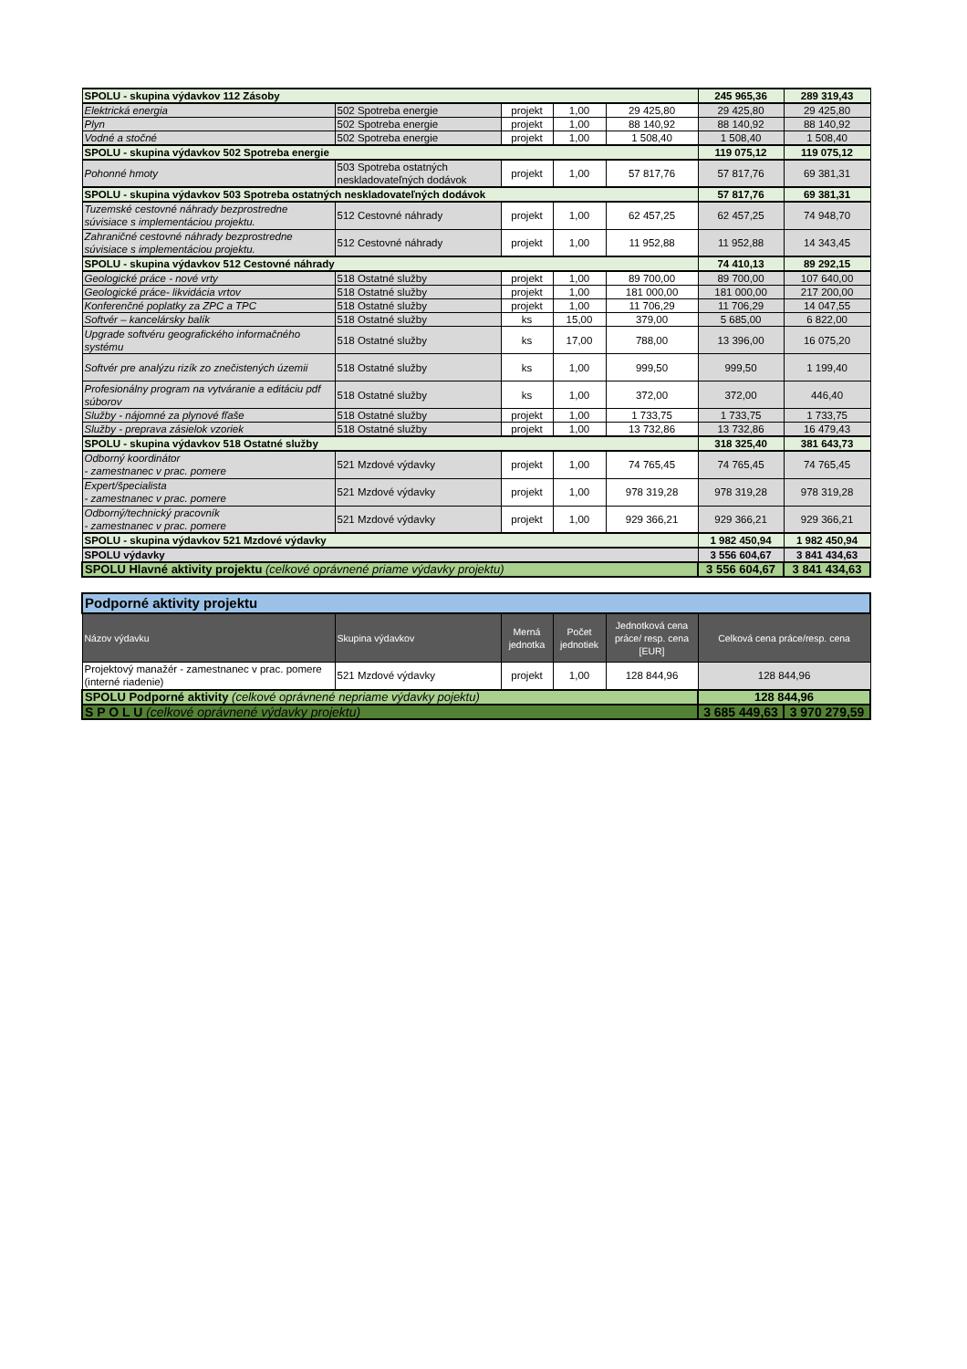| SPOLU - skupina výdavkov 112 Zásoby | | | | | 245 965,36 | 289 319,43 |
| Elektrická energia | 502 Spotreba energie | projekt | 1,00 | 29 425,80 | 29 425,80 | 29 425,80 |
| Plyn | 502 Spotreba energie | projekt | 1,00 | 88 140,92 | 88 140,92 | 88 140,92 |
| Vodné a stočné | 502 Spotreba energie | projekt | 1,00 | 1 508,40 | 1 508,40 | 1 508,40 |
| SPOLU - skupina výdavkov 502 Spotreba energie | | | | | 119 075,12 | 119 075,12 |
| Pohonné hmoty | 503 Spotreba ostatných neskladovateľných dodávok | projekt | 1,00 | 57 817,76 | 57 817,76 | 69 381,31 |
| SPOLU - skupina výdavkov 503 Spotreba ostatných neskladovateľných dodávok | | | | | 57 817,76 | 69 381,31 |
| Tuzemské cestovné náhrady bezprostredne súvisiace s implementáciou projektu. | 512 Cestovné náhrady | projekt | 1,00 | 62 457,25 | 62 457,25 | 74 948,70 |
| Zahraničné cestovné náhrady bezprostredne súvisiace s implementáciou projektu. | 512 Cestovné náhrady | projekt | 1,00 | 11 952,88 | 11 952,88 | 14 343,45 |
| SPOLU - skupina výdavkov 512 Cestovné náhrady | | | | | 74 410,13 | 89 292,15 |
| Geologické práce - nové vrty | 518 Ostatné služby | projekt | 1,00 | 89 700,00 | 89 700,00 | 107 640,00 |
| Geologické práce- likvidácia vrtov | 518 Ostatné služby | projekt | 1,00 | 181 000,00 | 181 000,00 | 217 200,00 |
| Konferenčné poplatky za ZPC a TPC | 518 Ostatné služby | projekt | 1,00 | 11 706,29 | 11 706,29 | 14 047,55 |
| Softvér – kancelársky balík | 518 Ostatné služby | ks | 15,00 | 379,00 | 5 685,00 | 6 822,00 |
| Upgrade softvéru geografického informačného systému | 518 Ostatné služby | ks | 17,00 | 788,00 | 13 396,00 | 16 075,20 |
| Softvér pre analýzu rizík zo znečistených územii | 518 Ostatné služby | ks | 1,00 | 999,50 | 999,50 | 1 199,40 |
| Profesionálny program na vytváranie a editáciu pdf súborov | 518 Ostatné služby | ks | 1,00 | 372,00 | 372,00 | 446,40 |
| Služby - nájomné za plynové fľaše | 518 Ostatné služby | projekt | 1,00 | 1 733,75 | 1 733,75 | 1 733,75 |
| Služby - preprava zásielok vzoriek | 518 Ostatné služby | projekt | 1,00 | 13 732,86 | 13 732,86 | 16 479,43 |
| SPOLU - skupina výdavkov 518 Ostatné služby | | | | | 318 325,40 | 381 643,73 |
| Odborný koordinátor - zamestnanec v prac. pomere | 521 Mzdové výdavky | projekt | 1,00 | 74 765,45 | 74 765,45 | 74 765,45 |
| Expert/špecialista - zamestnanec v prac. pomere | 521 Mzdové výdavky | projekt | 1,00 | 978 319,28 | 978 319,28 | 978 319,28 |
| Odborný/technický pracovník - zamestnanec v prac. pomere | 521 Mzdové výdavky | projekt | 1,00 | 929 366,21 | 929 366,21 | 929 366,21 |
| SPOLU - skupina výdavkov 521 Mzdové výdavky | | | | | 1 982 450,94 | 1 982 450,94 |
| SPOLU výdavky | | | | | 3 556 604,67 | 3 841 434,63 |
| SPOLU Hlavné aktivity projektu (celkové oprávnené priame výdavky projektu) | | | | | 3 556 604,67 | 3 841 434,63 |
| Podporné aktivity projektu | | | | | | |
| Názov výdavku | Skupina výdavkov | Merná jednotka | Počet jednotiek | Jednotková cena práce/ resp. cena [EUR] | Celková cena práce/resp. cena | |
| Projektový manažér - zamestnanec v prac. pomere (interné riadenie) | 521 Mzdové výdavky | projekt | 1,00 | 128 844,96 | 128 844,96 | |
| SPOLU Podporné aktivity (celkové oprávnené nepriame výdavky pojektu) | | | | | 128 844,96 | |
| S P O L U (celkové oprávnené výdavky projektu) | | | | | 3 685 449,63 | 3 970 279,59 |